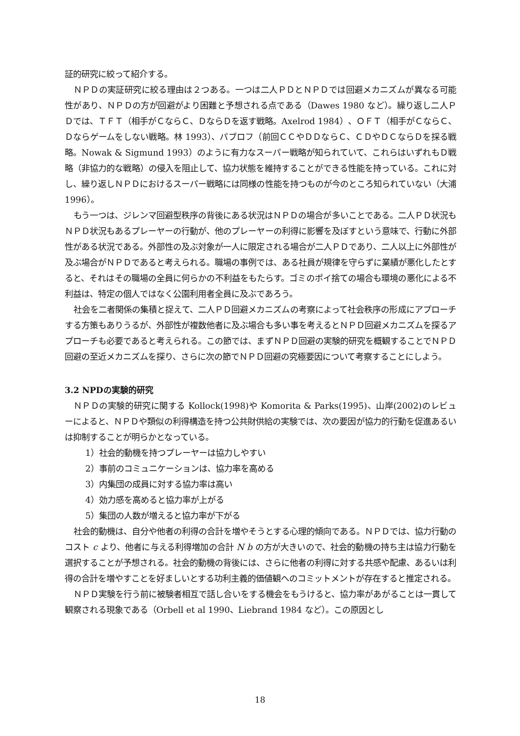証的研究に絞って紹介する。
ＮＰＤの実証研究に絞る理由は２つある。一つは二人ＰＤとＮＰＤでは回避メカニズムが異なる可能性があり、ＮＰＤの方が回避がより困難と予想される点である（Dawes 1980 など）。繰り返し二人ＰＤでは、ＴＦＴ（相手がＣならＣ、ＤならＤを返す戦略。Axelrod 1984）、ＯＦＴ（相手がＣならＣ、Ｄならゲームをしない戦略。林 1993）、パブロフ（前回ＣＣやＤＤならＣ、ＣＤやＤＣならＤを採る戦略。Nowak & Sigmund 1993）のように有力なスーパー戦略が知られていて、これらはいずれもＤ戦略（非協力的な戦略）の侵入を阻止して、協力状態を維持することができる性能を持っている。これに対し、繰り返しＮＰＤにおけるスーパー戦略には同様の性能を持つものが今のところ知られていない（大浦 1996）。
もう一つは、ジレンマ回避型秩序の背後にある状況はＮＰＤの場合が多いことである。二人ＰＤ状況もＮＰＤ状況もあるプレーヤーの行動が、他のプレーヤーの利得に影響を及ぼすという意味で、行動に外部性がある状況である。外部性の及ぶ対象が一人に限定される場合が二人ＰＤであり、二人以上に外部性が及ぶ場合がＮＰＤであると考えられる。職場の事例では、ある社員が規律を守らずに業績が悪化したとすると、それはその職場の全員に何らかの不利益をもたらす。ゴミのポイ捨ての場合も環境の悪化による不利益は、特定の個人ではなく公園利用者全員に及ぶであろう。
社会を二者関係の集積と捉えて、二人ＰＤ回避メカニズムの考察によって社会秩序の形成にアプローチする方策もありうるが、外部性が複数他者に及ぶ場合も多い事を考えるとＮＰＤ回避メカニズムを探るアプローチも必要であると考えられる。この節では、まずＮＰＤ回避の実験的研究を概観することでＮＰＤ回避の至近メカニズムを探り、さらに次の節でＮＰＤ回避の究極要因について考察することにしよう。
3.2 NPDの実験的研究
ＮＰＤの実験的研究に関する Kollock(1998)や Komorita & Parks(1995)、山岸(2002)のレビューによると、ＮＰＤや類似の利得構造を持つ公共財供給の実験では、次の要因が協力的行動を促進あるいは抑制することが明らかとなっている。
1）社会的動機を持つプレーヤーは協力しやすい
2）事前のコミュニケーションは、協力率を高める
3）内集団の成員に対する協力率は高い
4）効力感を高めると協力率が上がる
5）集団の人数が増えると協力率が下がる
社会的動機は、自分や他者の利得の合計を増やそうとする心理的傾向である。ＮＰＤでは、協力行動のコスト c より、他者に与える利得増加の合計 N b の方が大きいので、社会的動機の持ち主は協力行動を選択することが予想される。社会的動機の背後には、さらに他者の利得に対する共感や配慮、あるいは利得の合計を増やすことを好ましいとする功利主義的価値観へのコミットメントが存在すると推定される。
ＮＰＤ実験を行う前に被験者相互で話し合いをする機会をもうけると、協力率があがることは一貫して観察される現象である（Orbell et al 1990、Liebrand 1984 など）。この原因とし
18